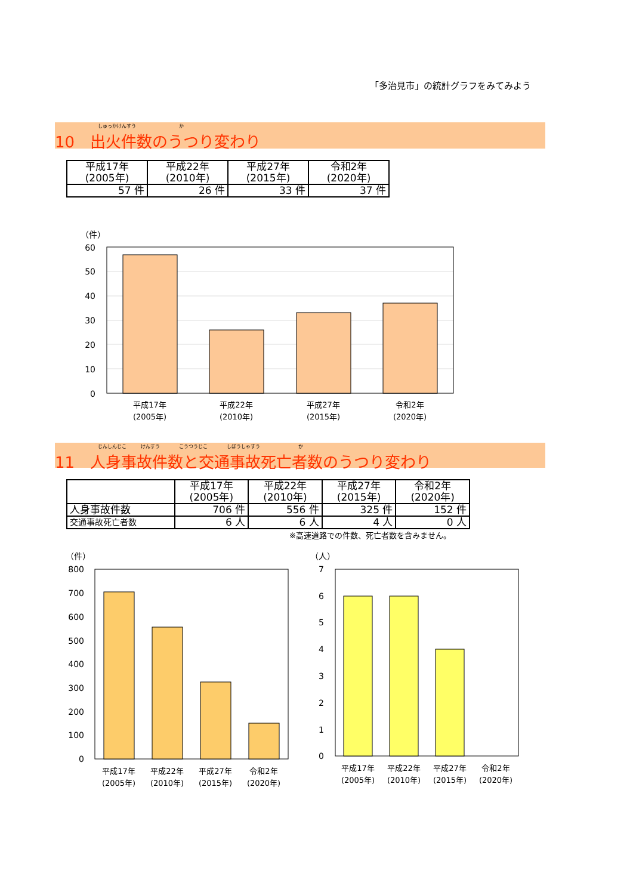「多治見市」の統計グラフをみてみよう
しゅっかけんすう　　　　　　　　　か
10　出火件数のうつり変わり
| 平成17年 (2005年) | 平成22年 (2010年) | 平成27年 (2015年) | 令和2年 (2020年) |
| --- | --- | --- | --- |
| 57 件 | 26 件 | 33 件 | 37 件 |
（件）
60
50
40
30
20
10
0
平成17年
(2005年)
平成22年
(2010年)
平成27年
(2015年)
令和2年
(2020年)
じんしんじこ　　　けんすう　　　　こうつうじこ　　　　しぼうしゃすう　　　　　　　　か
11　人身事故件数と交通事故死亡者数のうつり変わり
| | 平成17年 (2005年) | 平成22年 (2010年) | 平成27年 (2015年) | 令和2年 (2020年) |
| --- | --- | --- | --- | --- |
| 人身事故件数 | 706 件 | 556 件 | 325 件 | 152 件 |
| 交通事故死亡者数 | 6 人 | 6 人 | 4 人 | 0 人 |
※高速道路での件数、死亡者数を含みません。
（件）
800
700
600
500
400
300
200
100
0
平成17年
(2005年)
平成22年
(2010年)
平成27年
(2015年)
令和2年
(2020年)
（人）
7
6
5
4
3
2
1
0
平成17年
(2005年)
平成22年
(2010年)
平成27年
(2015年)
令和2年
(2020年)